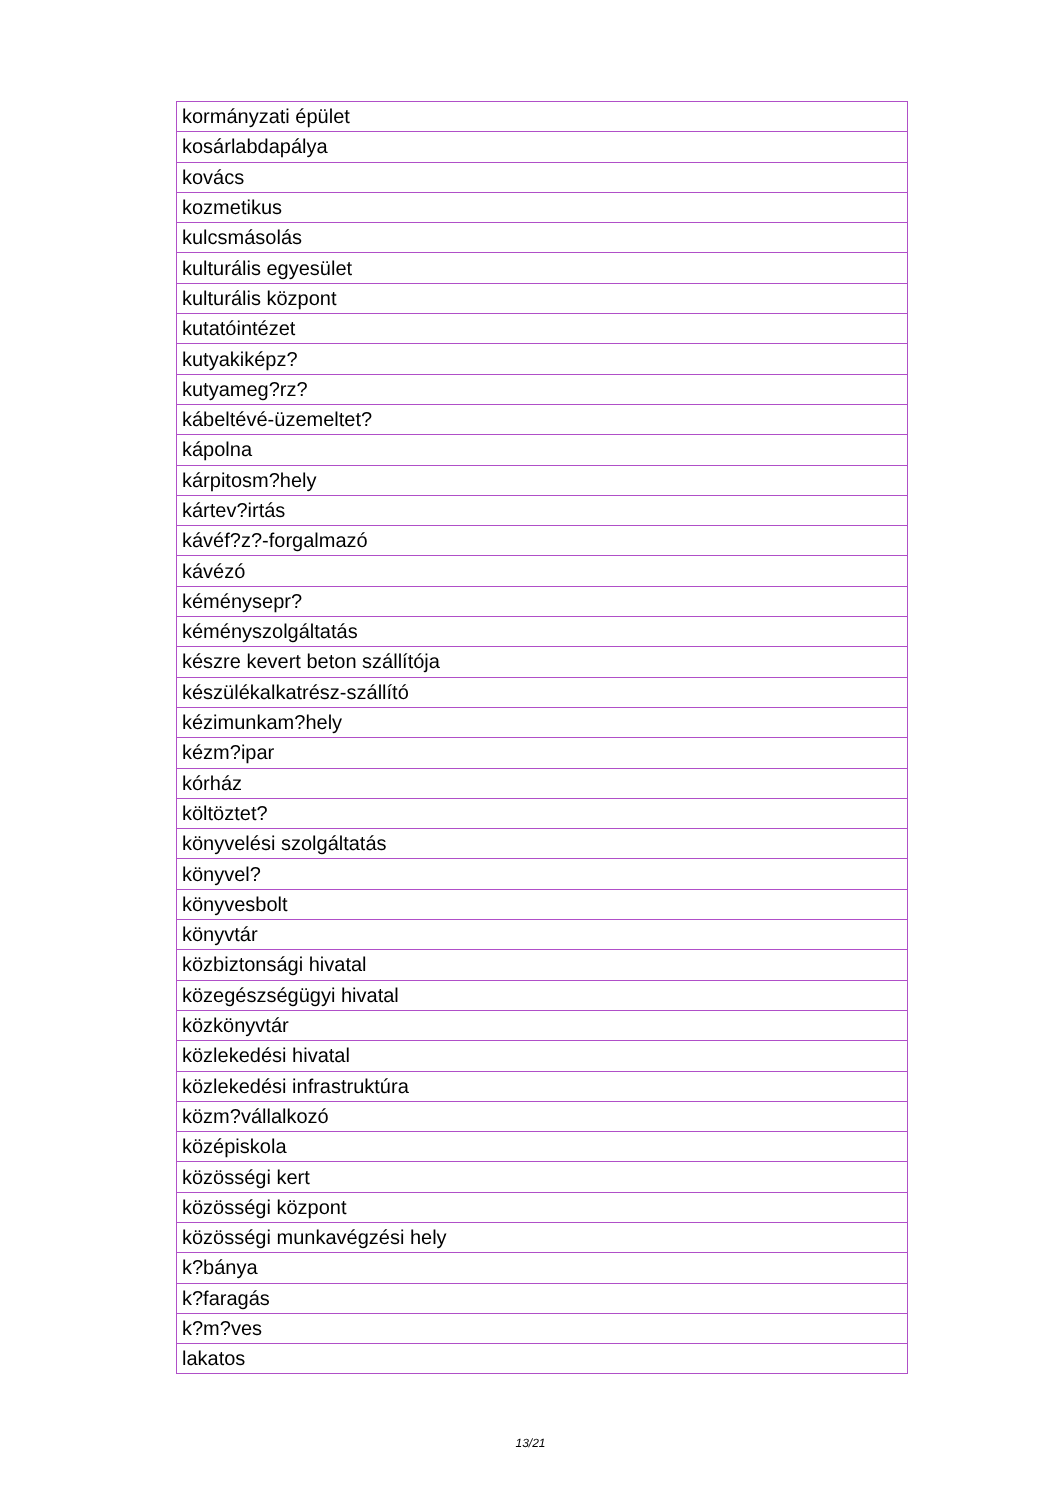| kormányzati épület |
| kosárlabdapálya |
| kovács |
| kozmetikus |
| kulcsmásolás |
| kulturális egyesület |
| kulturális központ |
| kutatóintézet |
| kutyakiképz? |
| kutyameg?rz? |
| kábeltévé-üzemeltet? |
| kápolna |
| kárpitosm?hely |
| kártev?irtás |
| kávéf?z?-forgalmazó |
| kávézó |
| kéménysepr? |
| kéményszolgáltatás |
| készre kevert beton szállítója |
| készülékalkatrész-szállító |
| kézimunkam?hely |
| kézm?ipar |
| kórház |
| költöztet? |
| könyvelési szolgáltatás |
| könyvel? |
| könyvesbolt |
| könyvtár |
| közbiztonsági hivatal |
| közegészségügyi hivatal |
| közkönyvtár |
| közlekedési hivatal |
| közlekedési infrastruktúra |
| közm?vállalkozó |
| középiskola |
| közösségi kert |
| közösségi központ |
| közösségi munkavégzési hely |
| k?bánya |
| k?faragás |
| k?m?ves |
| lakatos |
13/21